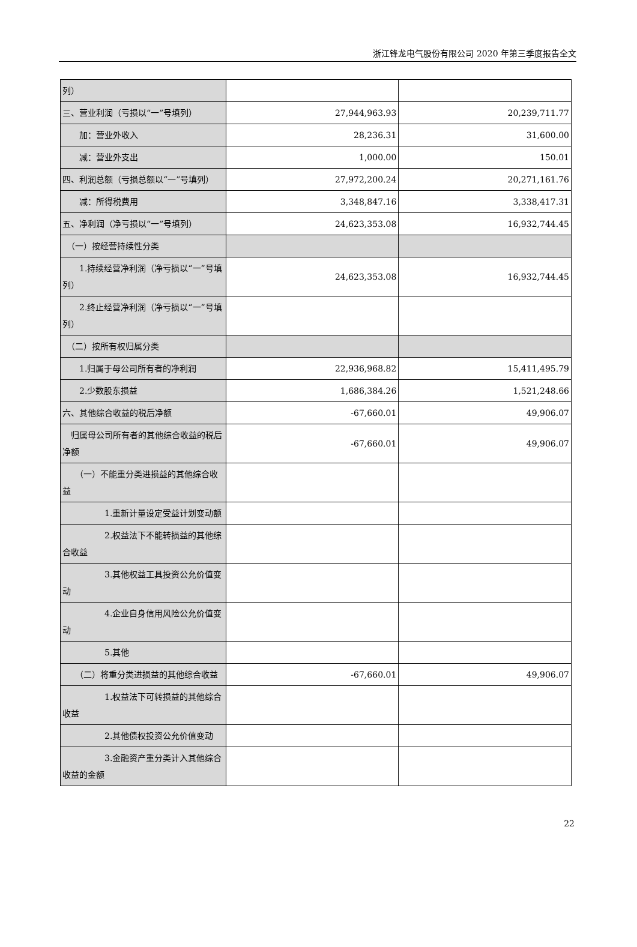浙江锋龙电气股份有限公司 2020 年第三季度报告全文
| 列） | | |
| 三、营业利润（亏损以“一”号填列） | 27,944,963.93 | 20,239,711.77 |
| 加：营业外收入 | 28,236.31 | 31,600.00 |
| 减：营业外支出 | 1,000.00 | 150.01 |
| 四、利润总额（亏损总额以“一”号填列） | 27,972,200.24 | 20,271,161.76 |
| 减：所得税费用 | 3,348,847.16 | 3,338,417.31 |
| 五、净利润（净亏损以“一”号填列） | 24,623,353.08 | 16,932,744.45 |
| （一）按经营持续性分类 | | |
| 1.持续经营净利润（净亏损以“一”号填列） | 24,623,353.08 | 16,932,744.45 |
| 2.终止经营净利润（净亏损以“一”号填列） | | |
| （二）按所有权归属分类 | | |
| 1.归属于母公司所有者的净利润 | 22,936,968.82 | 15,411,495.79 |
| 2.少数股东损益 | 1,686,384.26 | 1,521,248.66 |
| 六、其他综合收益的税后净额 | -67,660.01 | 49,906.07 |
| 归属母公司所有者的其他综合收益的税后净额 | -67,660.01 | 49,906.07 |
| （一）不能重分类进损益的其他综合收益 | | |
| 1.重新计量设定受益计划变动额 | | |
| 2.权益法下不能转损益的其他综合收益 | | |
| 3.其他权益工具投资公允价值变动 | | |
| 4.企业自身信用风险公允价值变动 | | |
| 5.其他 | | |
| （二）将重分类进损益的其他综合收益 | -67,660.01 | 49,906.07 |
| 1.权益法下可转损益的其他综合收益 | | |
| 2.其他债权投资公允价值变动 | | |
| 3.金融资产重分类计入其他综合收益的金额 | | |
22